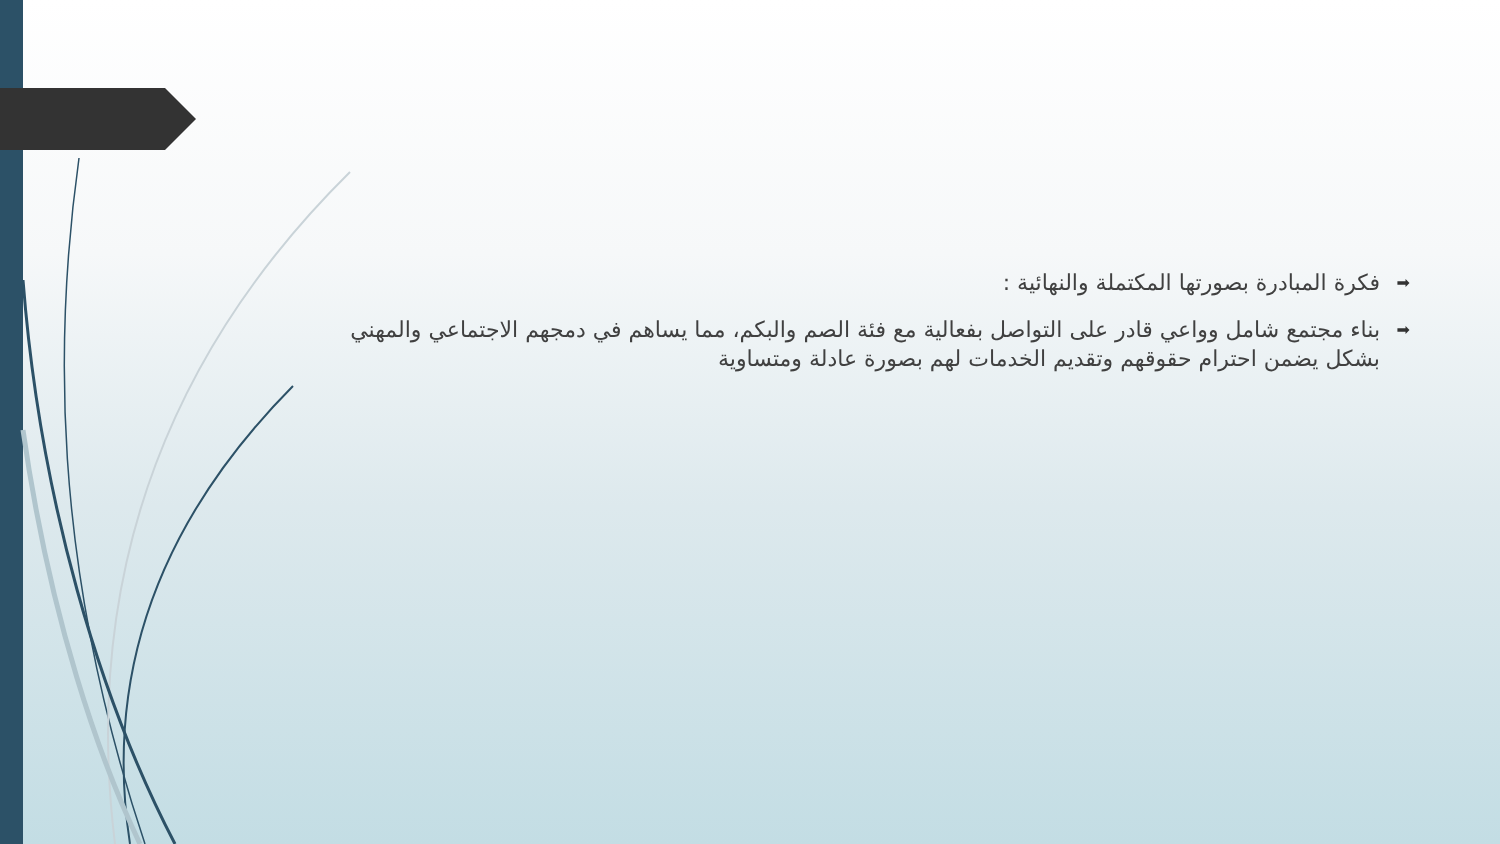➡ فكرة المبادرة بصورتها المكتملة والنهائية :
➡ بناء مجتمع شامل وواعي قادر على التواصل بفعالية مع فئة الصم والبكم، مما يساهم في دمجهم الاجتماعي والمهني بشكل يضمن احترام حقوقهم وتقديم الخدمات لهم بصورة عادلة ومتساوية